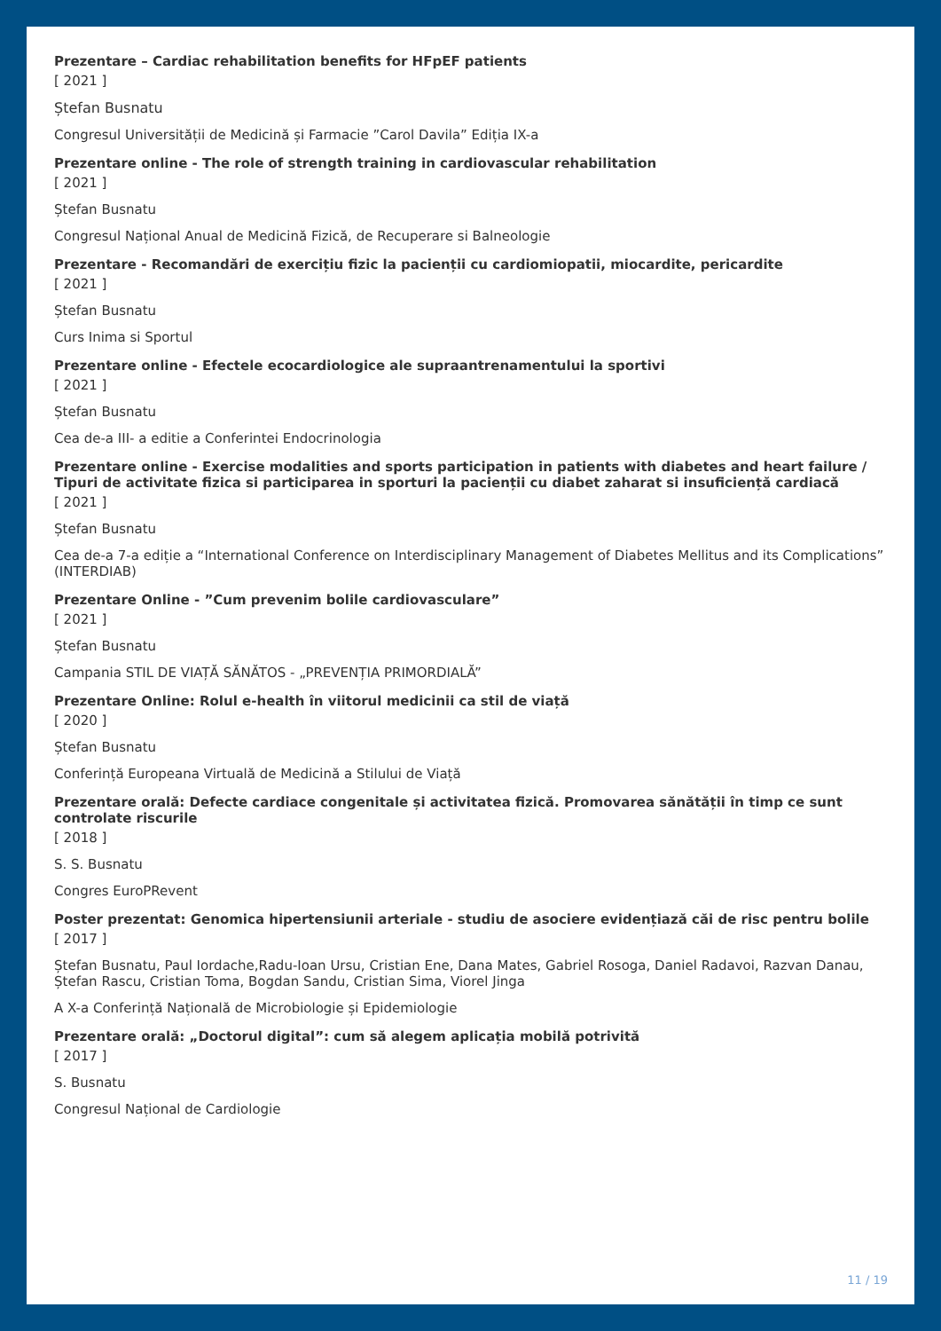Prezentare – Cardiac rehabilitation benefits for HFpEF patients
[ 2021 ]
Ștefan Busnatu
Congresul Universității de Medicină și Farmacie ”Carol Davila” Ediția IX-a
Prezentare online - The role of strength training in cardiovascular rehabilitation
[ 2021 ]
Ștefan Busnatu
Congresul Național Anual de Medicină Fizică, de Recuperare si Balneologie
Prezentare - Recomandări de exercițiu fizic la pacienții cu cardiomiopatii, miocardite, pericardite
[ 2021 ]
Ștefan Busnatu
Curs Inima si Sportul
Prezentare online - Efectele ecocardiologice ale supraantrenamentului la sportivi
[ 2021 ]
Ștefan Busnatu
Cea de-a III- a editie a Conferintei Endocrinologia
Prezentare online - Exercise modalities and sports participation in patients with diabetes and heart failure / Tipuri de activitate fizica si participarea in sporturi la pacienții cu diabet zaharat si insuficiență cardiacă
[ 2021 ]
Ștefan Busnatu
Cea de-a 7-a ediție a “International Conference on Interdisciplinary Management of Diabetes Mellitus and its Complications” (INTERDIAB)
Prezentare Online - ”Cum prevenim bolile cardiovasculare”
[ 2021 ]
Ștefan Busnatu
Campania STIL DE VIAȚĂ SĂNĂTOS - „PREVENȚIA PRIMORDIALĂ”
Prezentare Online: Rolul e-health în viitorul medicinii ca stil de viață
[ 2020 ]
Ștefan Busnatu
Conferință Europeana Virtuală de Medicină a Stilului de Viață
Prezentare orală: Defecte cardiace congenitale și activitatea fizică. Promovarea sănătății în timp ce sunt controlate riscurile
[ 2018 ]
S. S. Busnatu
Congres EuroPRevent
Poster prezentat: Genomica hipertensiunii arteriale - studiu de asociere evidențiază căi de risc pentru bolile
[ 2017 ]
Ștefan Busnatu, Paul Iordache,Radu-Ioan Ursu, Cristian Ene, Dana Mates, Gabriel Rosoga, Daniel Radavoi, Razvan Danau, Ștefan Rascu, Cristian Toma, Bogdan Sandu, Cristian Sima, Viorel Jinga
A X-a Conferință Națională de Microbiologie și Epidemiologie
Prezentare orală: „Doctorul digital”: cum să alegem aplicația mobilă potrivită
[ 2017 ]
S. Busnatu
Congresul Național de Cardiologie
11 / 19